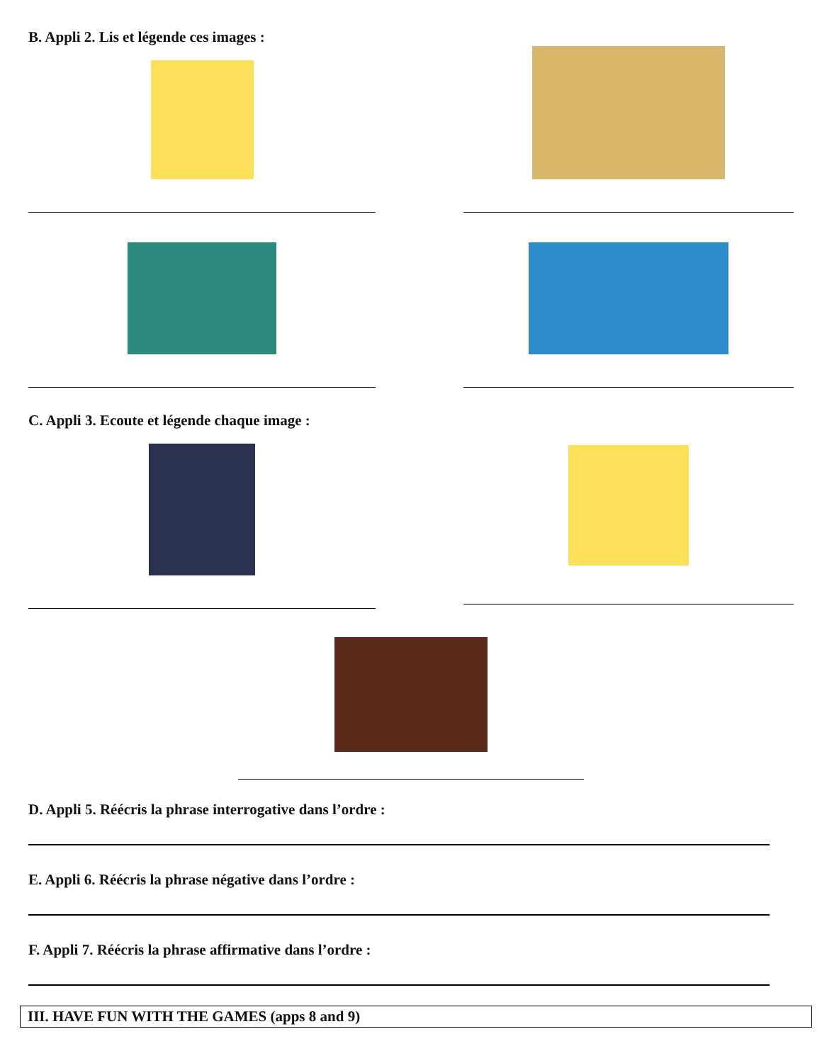B. Appli 2. Lis et légende ces images :
C. Appli 3. Ecoute et légende chaque image :
D. Appli 5. Réécris la phrase interrogative dans l’ordre :
E. Appli 6. Réécris la phrase négative dans l’ordre :
F. Appli 7. Réécris la phrase affirmative dans l’ordre :
III. HAVE FUN WITH THE GAMES (apps 8 and 9)